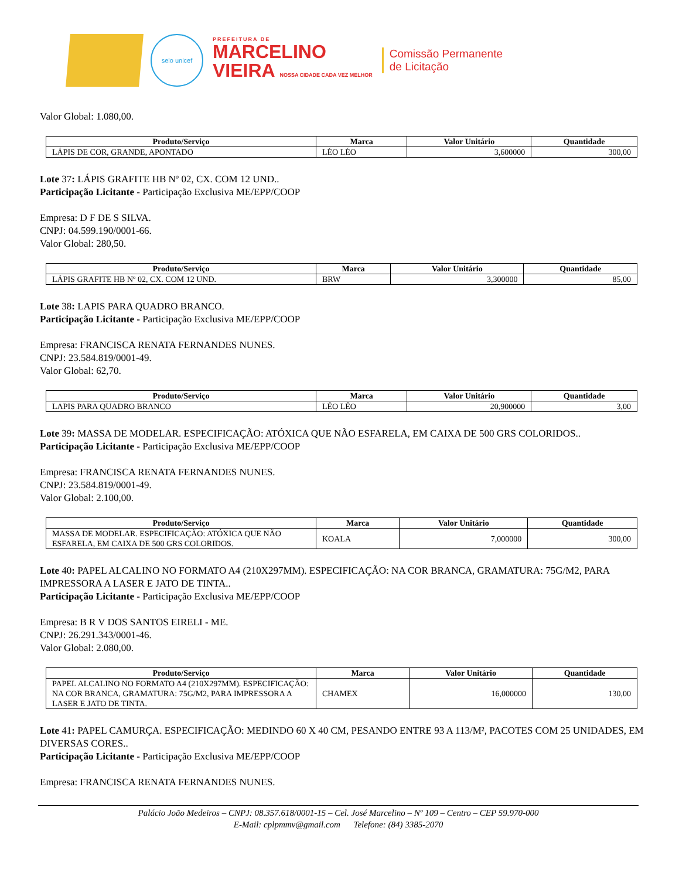selo unicef
PREFEITURA DE
MARCELINO
VIEIRA NOSSA CIDADE CADA VEZ MELHOR
Comissão Permanente
de Licitação
Valor Global: 1.080,00.
| Produto/Serviço | Marca | Valor Unitário | Quantidade |
| --- | --- | --- | --- |
| LÁPIS DE COR, GRANDE, APONTADO | LÉO LÉO | 3,600000 | 300,00 |
Lote 37: LÁPIS GRAFITE HB Nº 02, CX. COM 12 UND..
Participação Licitante - Participação Exclusiva ME/EPP/COOP
Empresa: D F DE S SILVA.
CNPJ: 04.599.190/0001-66.
Valor Global: 280,50.
| Produto/Serviço | Marca | Valor Unitário | Quantidade |
| --- | --- | --- | --- |
| LÁPIS GRAFITE HB Nº 02, CX. COM 12 UND. | BRW | 3,300000 | 85,00 |
Lote 38: LAPIS PARA QUADRO BRANCO.
Participação Licitante - Participação Exclusiva ME/EPP/COOP
Empresa: FRANCISCA RENATA FERNANDES NUNES.
CNPJ: 23.584.819/0001-49.
Valor Global: 62,70.
| Produto/Serviço | Marca | Valor Unitário | Quantidade |
| --- | --- | --- | --- |
| LAPIS PARA QUADRO BRANCO | LÉO LÉO | 20,900000 | 3,00 |
Lote 39: MASSA DE MODELAR. ESPECIFICAÇÃO: ATÓXICA QUE NÃO ESFARELA, EM CAIXA DE 500 GRS COLORIDOS..
Participação Licitante - Participação Exclusiva ME/EPP/COOP
Empresa: FRANCISCA RENATA FERNANDES NUNES.
CNPJ: 23.584.819/0001-49.
Valor Global: 2.100,00.
| Produto/Serviço | Marca | Valor Unitário | Quantidade |
| --- | --- | --- | --- |
| MASSA DE MODELAR. ESPECIFICAÇÃO: ATÓXICA QUE NÃO ESFARELA, EM CAIXA DE 500 GRS COLORIDOS. | KOALA | 7,000000 | 300,00 |
Lote 40: PAPEL ALCALINO NO FORMATO A4 (210X297MM). ESPECIFICAÇÃO: NA COR BRANCA, GRAMATURA: 75G/M2, PARA IMPRESSORA A LASER E JATO DE TINTA..
Participação Licitante - Participação Exclusiva ME/EPP/COOP
Empresa: B R V DOS SANTOS EIRELI - ME.
CNPJ: 26.291.343/0001-46.
Valor Global: 2.080,00.
| Produto/Serviço | Marca | Valor Unitário | Quantidade |
| --- | --- | --- | --- |
| PAPEL ALCALINO NO FORMATO A4 (210X297MM). ESPECIFICAÇÃO: NA COR BRANCA, GRAMATURA: 75G/M2, PARA IMPRESSORA A LASER E JATO DE TINTA. | CHAMEX | 16,000000 | 130,00 |
Lote 41: PAPEL CAMURÇA. ESPECIFICAÇÃO: MEDINDO 60 X 40 CM, PESANDO ENTRE 93 A 113/M², PACOTES COM 25 UNIDADES, EM DIVERSAS CORES..
Participação Licitante - Participação Exclusiva ME/EPP/COOP
Empresa: FRANCISCA RENATA FERNANDES NUNES.
Palácio João Medeiros – CNPJ: 08.357.618/0001-15 – Cel. José Marcelino – Nº 109 – Centro – CEP 59.970-000
E-Mail: cplpmmv@gmail.com Telefone: (84) 3385-2070